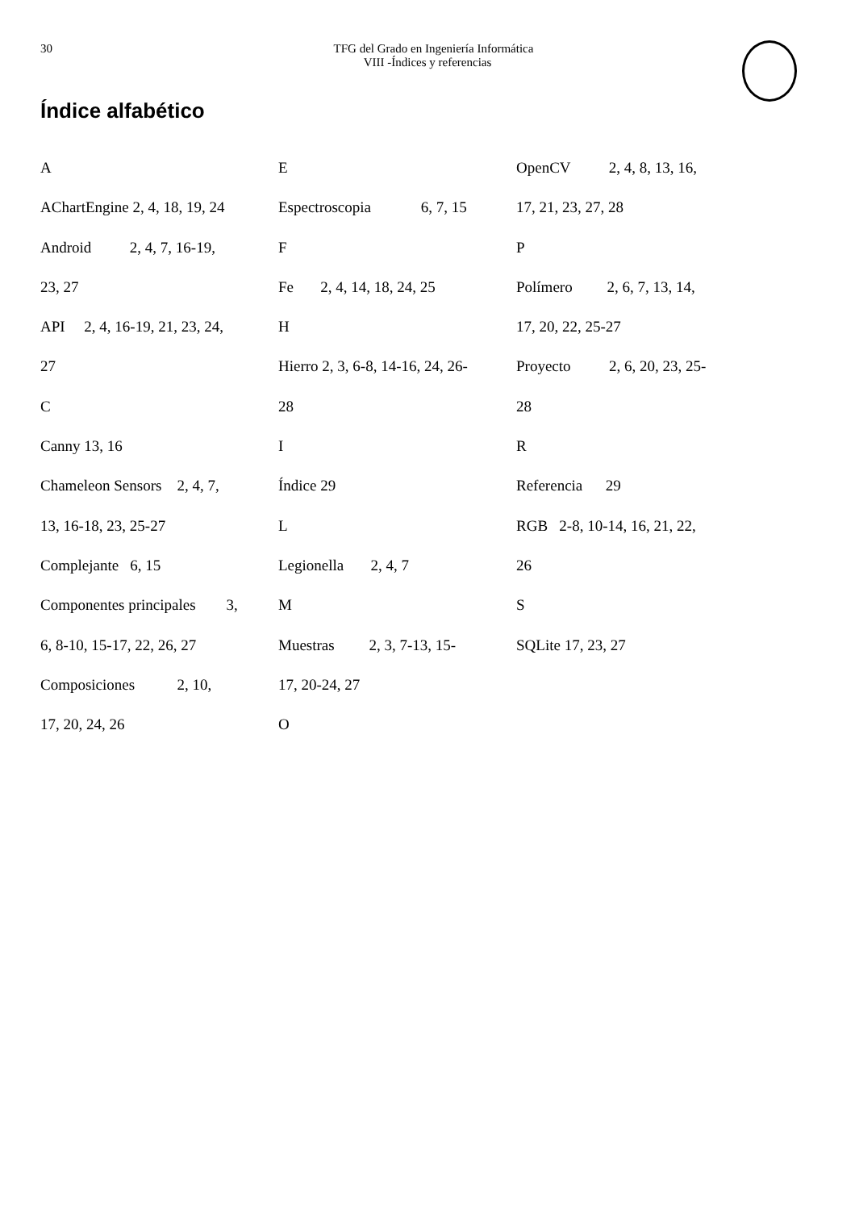30
TFG del Grado en Ingeniería Informática
VIII -Índices y referencias
Índice alfabético
A
AChartEngine 2, 4, 18, 19, 24
Android 2, 4, 7, 16-19,
23, 27
API 2, 4, 16-19, 21, 23, 24,
27
C
Canny 13, 16
Chameleon Sensors 2, 4, 7,
13, 16-18, 23, 25-27
Complejante 6, 15
Componentes principales 3,
6, 8-10, 15-17, 22, 26, 27
Composiciones 2, 10,
17, 20, 24, 26
E
Espectroscopia 6, 7, 15
F
Fe 2, 4, 14, 18, 24, 25
H
Hierro 2, 3, 6-8, 14-16, 24, 26-
28
I
Índice 29
L
Legionella 2, 4, 7
M
Muestras 2, 3, 7-13, 15-
17, 20-24, 27
O
OpenCV 2, 4, 8, 13, 16,
17, 21, 23, 27, 28
P
Polímero 2, 6, 7, 13, 14,
17, 20, 22, 25-27
Proyecto 2, 6, 20, 23, 25-
28
R
Referencia 29
RGB 2-8, 10-14, 16, 21, 22,
26
S
SQLite 17, 23, 27